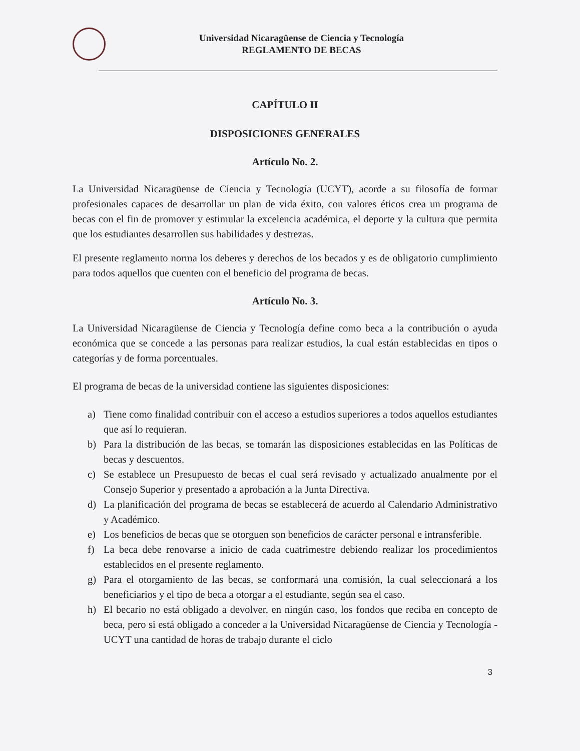Universidad Nicaragüense de Ciencia y Tecnología
REGLAMENTO DE BECAS
CAPÍTULO II
DISPOSICIONES GENERALES
Artículo No. 2.
La Universidad Nicaragüense de Ciencia y Tecnología (UCYT), acorde a su filosofía de formar profesionales capaces de desarrollar un plan de vida éxito, con valores éticos crea un programa de becas con el fin de promover y estimular la excelencia académica, el deporte y la cultura que permita que los estudiantes desarrollen sus habilidades y destrezas.
El presente reglamento norma los deberes y derechos de los becados y es de obligatorio cumplimiento para todos aquellos que cuenten con el beneficio del programa de becas.
Artículo No. 3.
La Universidad Nicaragüense de Ciencia y Tecnología define como beca a la contribución o ayuda económica que se concede a las personas para realizar estudios, la cual están establecidas en tipos o categorías y de forma porcentuales.
El programa de becas de la universidad contiene las siguientes disposiciones:
a) Tiene como finalidad contribuir con el acceso a estudios superiores a todos aquellos estudiantes que así lo requieran.
b) Para la distribución de las becas, se tomarán las disposiciones establecidas en las Políticas de becas y descuentos.
c) Se establece un Presupuesto de becas el cual será revisado y actualizado anualmente por el Consejo Superior y presentado a aprobación a la Junta Directiva.
d) La planificación del programa de becas se establecerá de acuerdo al Calendario Administrativo y Académico.
e) Los beneficios de becas que se otorguen son beneficios de carácter personal e intransferible.
f) La beca debe renovarse a inicio de cada cuatrimestre debiendo realizar los procedimientos establecidos en el presente reglamento.
g) Para el otorgamiento de las becas, se conformará una comisión, la cual seleccionará a los beneficiarios y el tipo de beca a otorgar a el estudiante, según sea el caso.
h) El becario no está obligado a devolver, en ningún caso, los fondos que reciba en concepto de beca, pero si está obligado a conceder a la Universidad Nicaragüense de Ciencia y Tecnología - UCYT una cantidad de horas de trabajo durante el ciclo
3